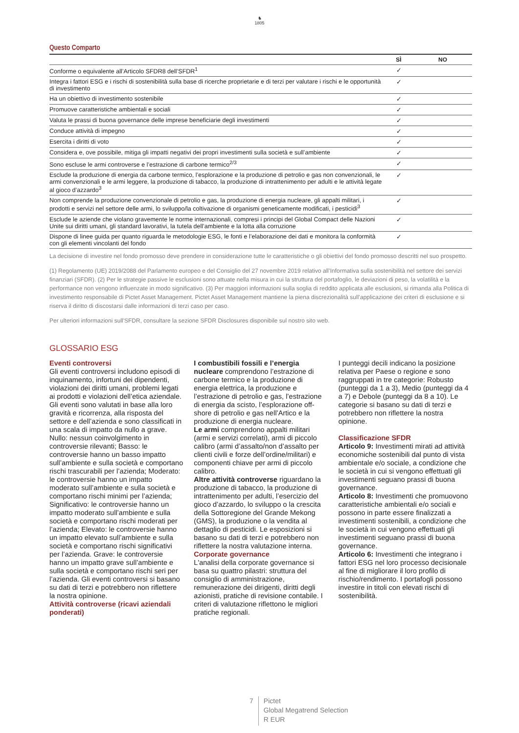♞
1805
Questo Comparto
| | SÌ | NO |
| --- | --- | --- |
| Conforme o equivalente all’Articolo SFDR8 dell’SFDR<sup>1</sup> | ✓ | |
| Integra i fattori ESG e i rischi di sostenibilità sulla base di ricerche proprietarie e di terzi per valutare i rischi e le opportunità di investimento | ✓ | |
| Ha un obiettivo di investimento sostenibile | ✓ | |
| Promuove caratteristiche ambientali e sociali | ✓ | |
| Valuta le prassi di buona governance delle imprese beneficiarie degli investimenti | ✓ | |
| Conduce attività di impegno | ✓ | |
| Esercita i diritti di voto | ✓ | |
| Considera e, ove possibile, mitiga gli impatti negativi dei propri investimenti sulla società e sull’ambiente | ✓ | |
| Sono escluse le armi controverse e l’estrazione di carbone termico<sup>2/3</sup> | ✓ | |
| Esclude la produzione di energia da carbone termico, l’esplorazione e la produzione di petrolio e gas non convenzionali, le armi convenzionali e le armi leggere, la produzione di tabacco, la produzione di intrattenimento per adulti e le attività legate al gioco d’azzardo<sup>3</sup> | ✓ | |
| Non comprende la produzione convenzionale di petrolio e gas, la produzione di energia nucleare, gli appalti militari, i prodotti e servizi nel settore delle armi, lo sviluppo/la coltivazione di organismi geneticamente modificati, i pesticidi<sup>3</sup> | ✓ | |
| Esclude le aziende che violano gravemente le norme internazionali, compresi i principi del Global Compact delle Nazioni Unite sui diritti umani, gli standard lavorativi, la tutela dell’ambiente e la lotta alla corruzione | ✓ | |
| Dispone di linee guida per quanto riguarda le metodologie ESG, le fonti e l’elaborazione dei dati e monitora la conformità con gli elementi vincolanti del fondo | ✓ | |
La decisione di investire nel fondo promosso deve prendere in considerazione tutte le caratteristiche o gli obiettivi del fondo promosso descritti nel suo prospetto.
(1) Regolamento (UE) 2019/2088 del Parlamento europeo e del Consiglio del 27 novembre 2019 relativo all’Informativa sulla sostenibilità nel settore dei servizi finanziari (SFDR). (2) Per le strategie passive le esclusioni sono attuate nella misura in cui la struttura del portafoglio, le deviazioni di peso, la volatilità e la performance non vengono influenzate in modo significativo. (3) Per maggiori informazioni sulla soglia di reddito applicata alle esclusioni, si rimanda alla Politica di investimento responsabile di Pictet Asset Management. Pictet Asset Management mantiene la piena discrezionalità sull’applicazione dei criteri di esclusione e si riserva il diritto di discostarsi dalle informazioni di terzi caso per caso.
Per ulteriori informazioni sull'SFDR, consultare la sezione SFDR Disclosures disponibile sul nostro sito web.
GLOSSARIO ESG
Eventi controversi
Gli eventi controversi includono episodi di inquinamento, infortuni dei dipendenti, violazioni dei diritti umani, problemi legati ai prodotti e violazioni dell’etica aziendale. Gli eventi sono valutati in base alla loro gravità e ricorrenza, alla risposta del settore e dell’azienda e sono classificati in una scala di impatto da nullo a grave. Nullo: nessun coinvolgimento in controversie rilevanti; Basso: le controversie hanno un basso impatto sull’ambiente e sulla società e comportano rischi trascurabili per l’azienda; Moderato: le controversie hanno un impatto moderato sull’ambiente e sulla società e comportano rischi minimi per l’azienda; Significativo: le controversie hanno un impatto moderato sull’ambiente e sulla società e comportano rischi moderati per l’azienda; Elevato: le controversie hanno un impatto elevato sull’ambiente e sulla società e comportano rischi significativi per l’azienda. Grave: le controversie hanno un impatto grave sull’ambiente e sulla società e comportano rischi seri per l’azienda. Gli eventi controversi si basano su dati di terzi e potrebbero non riflettere la nostra opinione.
Attività controverse (ricavi aziendali ponderati)
I combustibili fossili e l’energia nucleare comprendono l’estrazione di carbone termico e la produzione di energia elettrica, la produzione e l’estrazione di petrolio e gas, l’estrazione di energia da scisto, l’esplorazione off-shore di petrolio e gas nell’Artico e la produzione di energia nucleare.
Le armi comprendono appalti militari (armi e servizi correlati), armi di piccolo calibro (armi d’assalto/non d’assalto per clienti civili e forze dell’ordine/militari) e componenti chiave per armi di piccolo calibro.
Altre attività controverse riguardano la produzione di tabacco, la produzione di intrattenimento per adulti, l’esercizio del gioco d’azzardo, lo sviluppo o la crescita della Sottoregione del Grande Mekong (GMS), la produzione o la vendita al dettaglio di pesticidi. Le esposizioni si basano su dati di terzi e potrebbero non riflettere la nostra valutazione interna.
Corporate governance
L'analisi della corporate governance si basa su quattro pilastri: struttura del consiglio di amministrazione, remunerazione dei dirigenti, diritti degli azionisti, pratiche di revisione contabile. I criteri di valutazione riflettono le migliori pratiche regionali.
I punteggi decili indicano la posizione relativa per Paese o regione e sono raggruppati in tre categorie: Robusto (punteggi da 1 a 3), Medio (punteggi da 4 a 7) e Debole (punteggi da 8 a 10). Le categorie si basano su dati di terzi e potrebbero non riflettere la nostra opinione.
Classificazione SFDR
Articolo 9: Investimenti mirati ad attività economiche sostenibili dal punto di vista ambientale e/o sociale, a condizione che le società in cui si vengono effettuati gli investimenti seguano prassi di buona governance.
Articolo 8: Investimenti che promuovono caratteristiche ambientali e/o sociali e possono in parte essere finalizzati a investimenti sostenibili, a condizione che le società in cui vengono effettuati gli investimenti seguano prassi di buona governance.
Articolo 6: Investimenti che integrano i fattori ESG nel loro processo decisionale al fine di migliorare il loro profilo di rischio/rendimento. I portafogli possono investire in titoli con elevati rischi di sostenibilità.
7
Pictet
Global Megatrend Selection
R EUR